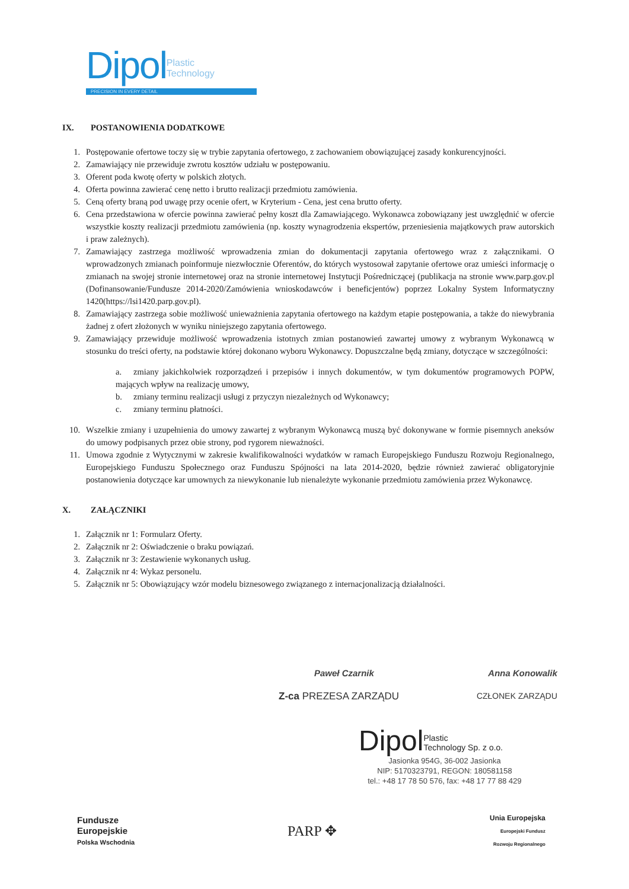Dipol Plastic
Technology
PRECISION IN EVERY DETAIL
IX. POSTANOWIENIA DODATKOWE
1. Postępowanie ofertowe toczy się w trybie zapytania ofertowego, z zachowaniem obowiązującej zasady konkurencyjności.
2. Zamawiający nie przewiduje zwrotu kosztów udziału w postępowaniu.
3. Oferent poda kwotę oferty w polskich złotych.
4. Oferta powinna zawierać cenę netto i brutto realizacji przedmiotu zamówienia.
5. Ceną oferty braną pod uwagę przy ocenie ofert, w Kryterium - Cena, jest cena brutto oferty.
6. Cena przedstawiona w ofercie powinna zawierać pełny koszt dla Zamawiającego. Wykonawca zobowiązany jest uwzględnić w ofercie wszystkie koszty realizacji przedmiotu zamówienia (np. koszty wynagrodzenia ekspertów, przeniesienia majątkowych praw autorskich i praw zależnych).
7. Zamawiający zastrzega możliwość wprowadzenia zmian do dokumentacji zapytania ofertowego wraz z załącznikami. O wprowadzonych zmianach poinformuje niezwłocznie Oferentów, do których wystosował zapytanie ofertowe oraz umieści informację o zmianach na swojej stronie internetowej oraz na stronie internetowej Instytucji Pośredniczącej (publikacja na stronie www.parp.gov.pl (Dofinansowanie/Fundusze 2014-2020/Zamówienia wnioskodawców i beneficjentów) poprzez Lokalny System Informatyczny 1420(https://lsi1420.parp.gov.pl).
8. Zamawiający zastrzega sobie możliwość unieważnienia zapytania ofertowego na każdym etapie postępowania, a także do niewybrania żadnej z ofert złożonych w wyniku niniejszego zapytania ofertowego.
9. Zamawiający przewiduje możliwość wprowadzenia istotnych zmian postanowień zawartej umowy z wybranym Wykonawcą w stosunku do treści oferty, na podstawie której dokonano wyboru Wykonawcy. Dopuszczalne będą zmiany, dotyczące w szczególności:
a. zmiany jakichkolwiek rozporządzeń i przepisów i innych dokumentów, w tym dokumentów programowych POPW, mających wpływ na realizację umowy,
b. zmiany terminu realizacji usługi z przyczyn niezależnych od Wykonawcy;
c. zmiany terminu płatności.
10. Wszelkie zmiany i uzupełnienia do umowy zawartej z wybranym Wykonawcą muszą być dokonywane w formie pisemnych aneksów do umowy podpisanych przez obie strony, pod rygorem nieważności.
11. Umowa zgodnie z Wytycznymi w zakresie kwalifikowalności wydatków w ramach Europejskiego Funduszu Rozwoju Regionalnego, Europejskiego Funduszu Społecznego oraz Funduszu Spójności na lata 2014-2020, będzie również zawierać obligatoryjnie postanowienia dotyczące kar umownych za niewykonanie lub nienależyte wykonanie przedmiotu zamówienia przez Wykonawcę.
X. ZAŁĄCZNIKI
1. Załącznik nr 1: Formularz Oferty.
2. Załącznik nr 2: Oświadczenie o braku powiązań.
3. Załącznik nr 3: Zestawienie wykonanych usług.
4. Załącznik nr 4: Wykaz personelu.
5. Załącznik nr 5: Obowiązujący wzór modelu biznesowego związanego z internacjonalizacją działalności.
Paweł Czarnik Anna Konowalik
Z-ca PREZESA ZARZĄDU CZŁONEK ZARZĄDU
DipolPlastic
Technology Sp. z o.o.
Jasionka 954G, 36-002 Jasionka
NIP: 5170323791, REGON: 180581158
tel.: +48 17 78 50 576, fax: +48 17 77 88 429
Fundusze
Europejskie
Polska Wschodnia
PARP ✥
Unia Europejska
Europejski Fundusz
Rozwoju Regionalnego